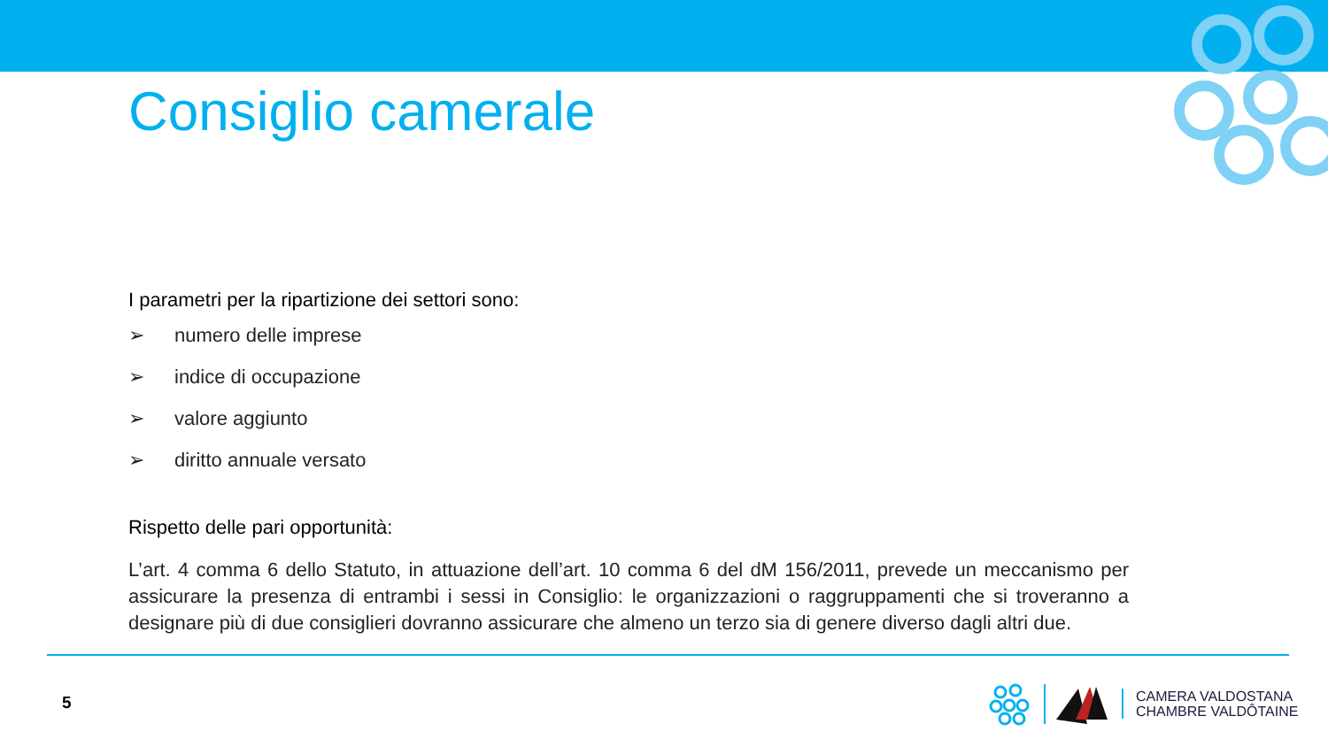Consiglio camerale
I parametri per la ripartizione dei settori sono:
➢ numero delle imprese
➢ indice di occupazione
➢ valore aggiunto
➢ diritto annuale versato
Rispetto delle pari opportunità:
L’art. 4 comma 6 dello Statuto, in attuazione dell’art. 10 comma 6 del dM 156/2011, prevede un meccanismo per assicurare la presenza di entrambi i sessi in Consiglio: le organizzazioni o raggruppamenti che si troveranno a designare più di due consiglieri dovranno assicurare che almeno un terzo sia di genere diverso dagli altri due.
5
CAMERA VALDOSTANA
CHAMBRE VALDÔTAINE